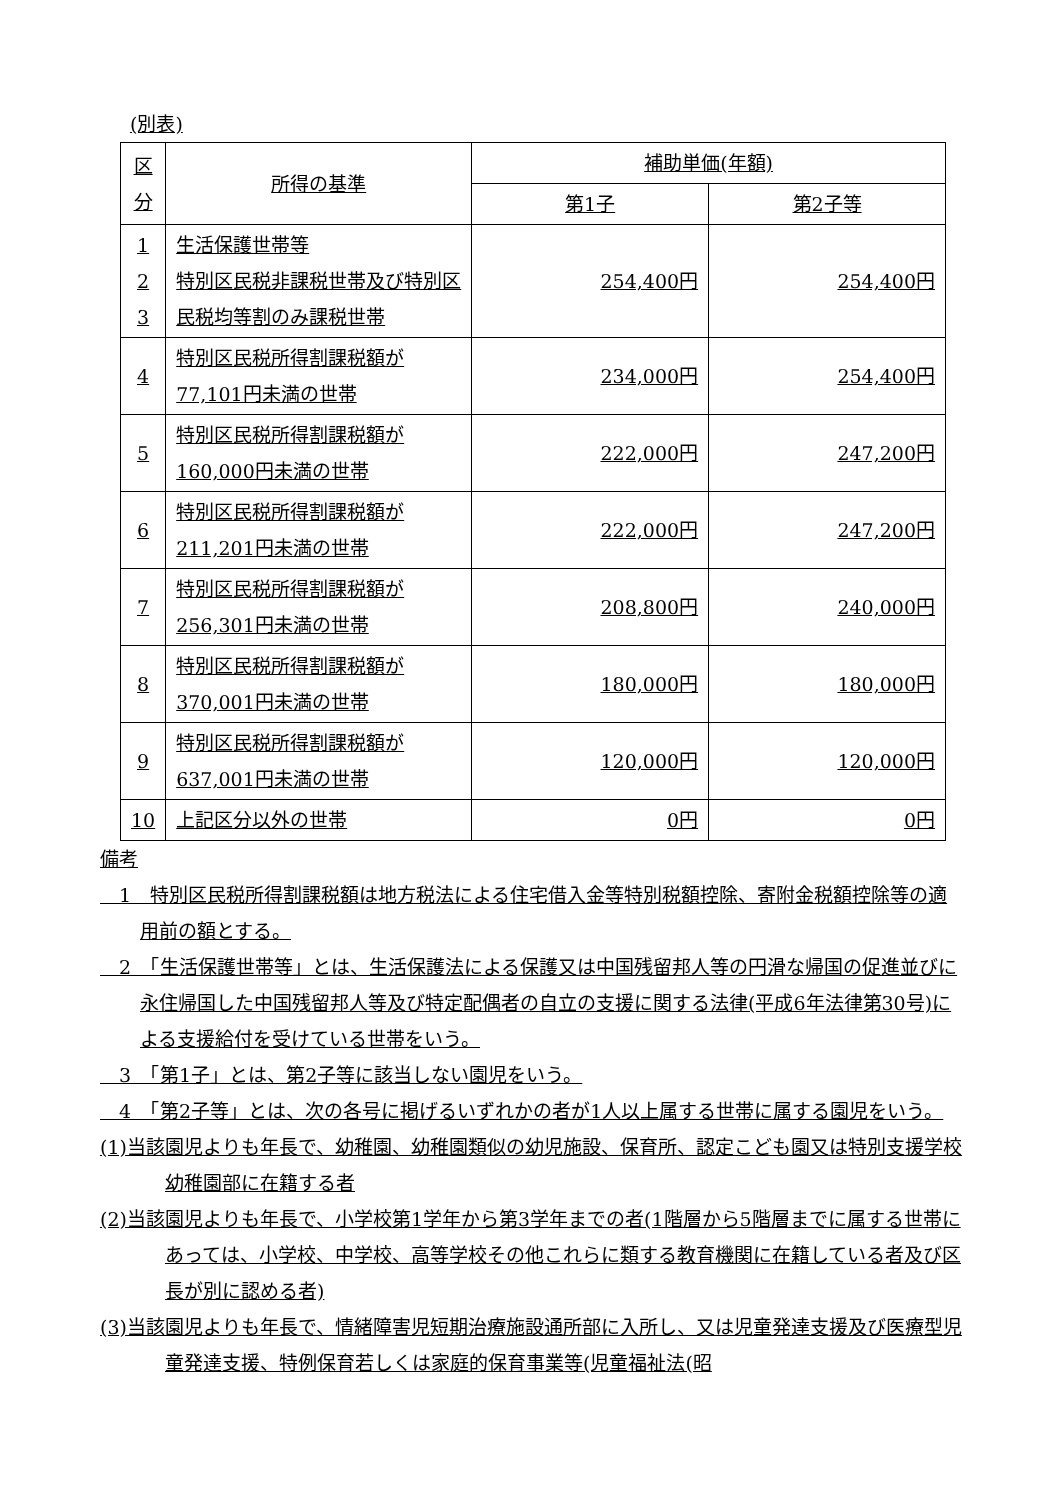(別表)
| 区 分 | 所得の基準 | 補助単価(年額) | |
| --- | --- | --- | --- |
| | | 第1子 | 第2子等 |
| 1 2 3 | 生活保護世帯等 特別区民税非課税世帯及び特別区民税均等割のみ課税世帯 | 254,400円 | 254,400円 |
| 4 | 特別区民税所得割課税額が77,101円未満の世帯 | 234,000円 | 254,400円 |
| 5 | 特別区民税所得割課税額が160,000円未満の世帯 | 222,000円 | 247,200円 |
| 6 | 特別区民税所得割課税額が211,201円未満の世帯 | 222,000円 | 247,200円 |
| 7 | 特別区民税所得割課税額が256,301円未満の世帯 | 208,800円 | 240,000円 |
| 8 | 特別区民税所得割課税額が370,001円未満の世帯 | 180,000円 | 180,000円 |
| 9 | 特別区民税所得割課税額が637,001円未満の世帯 | 120,000円 | 120,000円 |
| 10 | 上記区分以外の世帯 | 0円 | 0円 |
備考
　1　特別区民税所得割課税額は地方税法による住宅借入金等特別税額控除、寄附金税額控除等の適用前の額とする。
　2　「生活保護世帯等」とは、生活保護法による保護又は中国残留邦人等の円滑な帰国の促進並びに永住帰国した中国残留邦人等及び特定配偶者の自立の支援に関する法律(平成6年法律第30号)による支援給付を受けている世帯をいう。
　3　「第1子」とは、第2子等に該当しない園児をいう。
　4　「第2子等」とは、次の各号に掲げるいずれかの者が1人以上属する世帯に属する園児をいう。
(1)当該園児よりも年長で、幼稚園、幼稚園類似の幼児施設、保育所、認定こども園又は特別支援学校幼稚園部に在籍する者
(2)当該園児よりも年長で、小学校第1学年から第3学年までの者(1階層から5階層までに属する世帯にあっては、小学校、中学校、高等学校その他これらに類する教育機関に在籍している者及び区長が別に認める者)
(3)当該園児よりも年長で、情緒障害児短期治療施設通所部に入所し、又は児童発達支援及び医療型児童発達支援、特例保育若しくは家庭的保育事業等(児童福祉法(昭